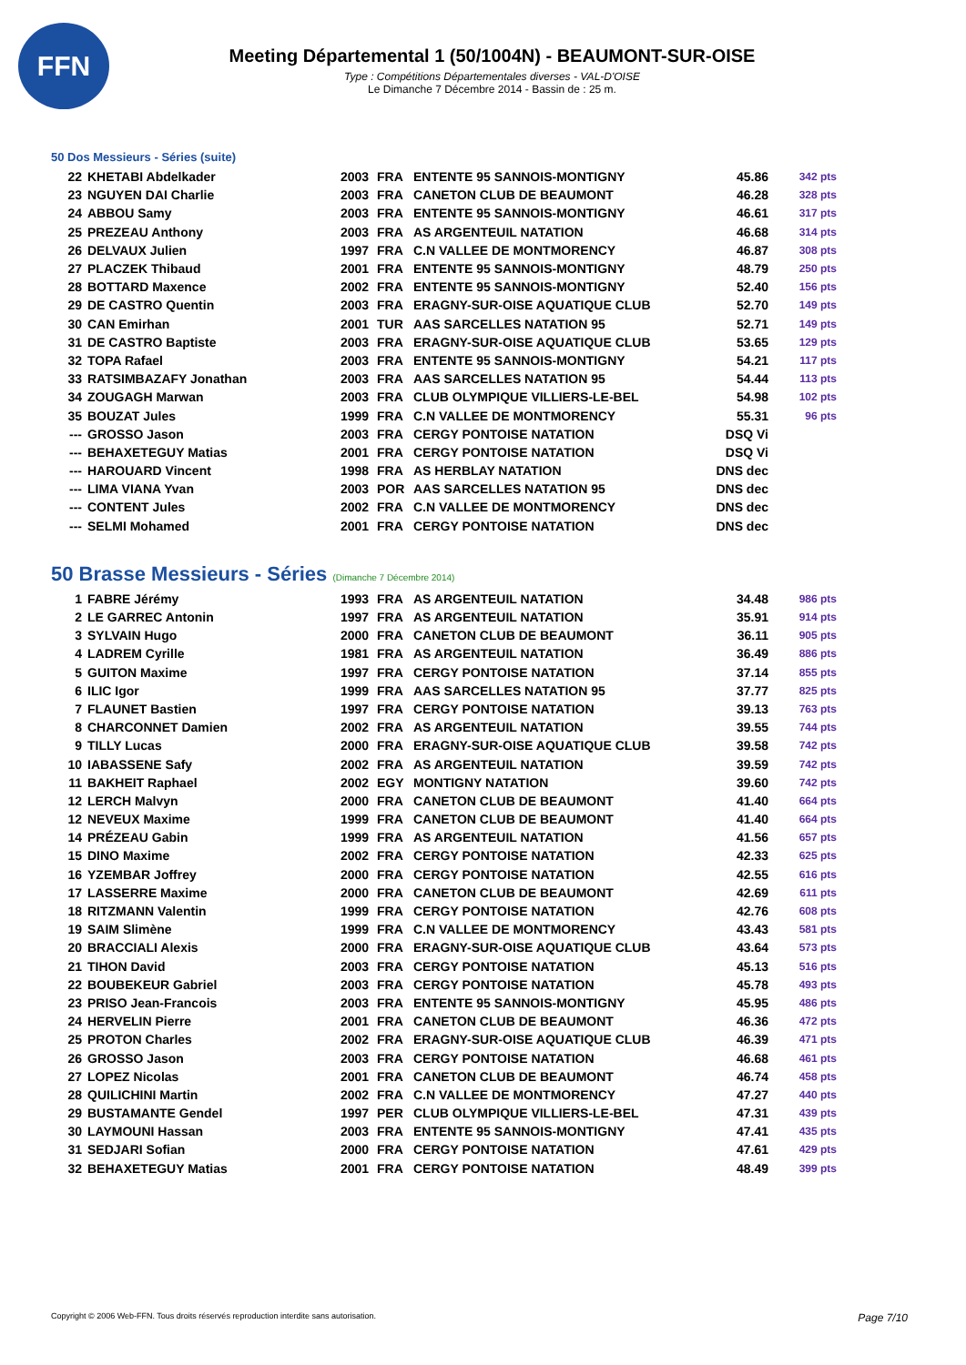FFN
Meeting Départemental 1 (50/1004N) - BEAUMONT-SUR-OISE
Type : Compétitions Départementales diverses - VAL-D'OISE
Le Dimanche 7 Décembre 2014 - Bassin de : 25 m.
50 Dos Messieurs - Séries (suite)
| 22 | KHETABI Abdelkader | 2003 | FRA | ENTENTE 95 SANNOIS-MONTIGNY | 45.86 | 342 pts |
| 23 | NGUYEN DAI Charlie | 2003 | FRA | CANETON CLUB DE BEAUMONT | 46.28 | 328 pts |
| 24 | ABBOU Samy | 2003 | FRA | ENTENTE 95 SANNOIS-MONTIGNY | 46.61 | 317 pts |
| 25 | PREZEAU Anthony | 2003 | FRA | AS ARGENTEUIL NATATION | 46.68 | 314 pts |
| 26 | DELVAUX Julien | 1997 | FRA | C.N VALLEE DE MONTMORENCY | 46.87 | 308 pts |
| 27 | PLACZEK Thibaud | 2001 | FRA | ENTENTE 95 SANNOIS-MONTIGNY | 48.79 | 250 pts |
| 28 | BOTTARD Maxence | 2002 | FRA | ENTENTE 95 SANNOIS-MONTIGNY | 52.40 | 156 pts |
| 29 | DE CASTRO Quentin | 2003 | FRA | ERAGNY-SUR-OISE AQUATIQUE CLUB | 52.70 | 149 pts |
| 30 | CAN Emirhan | 2001 | TUR | AAS SARCELLES NATATION 95 | 52.71 | 149 pts |
| 31 | DE CASTRO Baptiste | 2003 | FRA | ERAGNY-SUR-OISE AQUATIQUE CLUB | 53.65 | 129 pts |
| 32 | TOPA Rafael | 2003 | FRA | ENTENTE 95 SANNOIS-MONTIGNY | 54.21 | 117 pts |
| 33 | RATSIMBAZAFY Jonathan | 2003 | FRA | AAS SARCELLES NATATION 95 | 54.44 | 113 pts |
| 34 | ZOUGAGH Marwan | 2003 | FRA | CLUB OLYMPIQUE VILLIERS-LE-BEL | 54.98 | 102 pts |
| 35 | BOUZAT Jules | 1999 | FRA | C.N VALLEE DE MONTMORENCY | 55.31 | 96 pts |
| --- | GROSSO Jason | 2003 | FRA | CERGY PONTOISE NATATION | DSQ Vi | |
| --- | BEHAXETEGUY Matias | 2001 | FRA | CERGY PONTOISE NATATION | DSQ Vi | |
| --- | HAROUARD Vincent | 1998 | FRA | AS HERBLAY NATATION | DNS dec | |
| --- | LIMA VIANA Yvan | 2003 | POR | AAS SARCELLES NATATION 95 | DNS dec | |
| --- | CONTENT Jules | 2002 | FRA | C.N VALLEE DE MONTMORENCY | DNS dec | |
| --- | SELMI Mohamed | 2001 | FRA | CERGY PONTOISE NATATION | DNS dec | |
50 Brasse Messieurs - Séries (Dimanche 7 Décembre 2014)
| 1 | FABRE Jérémy | 1993 | FRA | AS ARGENTEUIL NATATION | 34.48 | 986 pts |
| 2 | LE GARREC Antonin | 1997 | FRA | AS ARGENTEUIL NATATION | 35.91 | 914 pts |
| 3 | SYLVAIN Hugo | 2000 | FRA | CANETON CLUB DE BEAUMONT | 36.11 | 905 pts |
| 4 | LADREM Cyrille | 1981 | FRA | AS ARGENTEUIL NATATION | 36.49 | 886 pts |
| 5 | GUITON Maxime | 1997 | FRA | CERGY PONTOISE NATATION | 37.14 | 855 pts |
| 6 | ILIC Igor | 1999 | FRA | AAS SARCELLES NATATION 95 | 37.77 | 825 pts |
| 7 | FLAUNET Bastien | 1997 | FRA | CERGY PONTOISE NATATION | 39.13 | 763 pts |
| 8 | CHARCONNET Damien | 2002 | FRA | AS ARGENTEUIL NATATION | 39.55 | 744 pts |
| 9 | TILLY Lucas | 2000 | FRA | ERAGNY-SUR-OISE AQUATIQUE CLUB | 39.58 | 742 pts |
| 10 | IABASSENE Safy | 2002 | FRA | AS ARGENTEUIL NATATION | 39.59 | 742 pts |
| 11 | BAKHEIT Raphael | 2002 | EGY | MONTIGNY NATATION | 39.60 | 742 pts |
| 12 | LERCH Malvyn | 2000 | FRA | CANETON CLUB DE BEAUMONT | 41.40 | 664 pts |
| 12 | NEVEUX Maxime | 1999 | FRA | CANETON CLUB DE BEAUMONT | 41.40 | 664 pts |
| 14 | PRÉZEAU Gabin | 1999 | FRA | AS ARGENTEUIL NATATION | 41.56 | 657 pts |
| 15 | DINO Maxime | 2002 | FRA | CERGY PONTOISE NATATION | 42.33 | 625 pts |
| 16 | YZEMBAR Joffrey | 2000 | FRA | CERGY PONTOISE NATATION | 42.55 | 616 pts |
| 17 | LASSERRE Maxime | 2000 | FRA | CANETON CLUB DE BEAUMONT | 42.69 | 611 pts |
| 18 | RITZMANN Valentin | 1999 | FRA | CERGY PONTOISE NATATION | 42.76 | 608 pts |
| 19 | SAIM Slimène | 1999 | FRA | C.N VALLEE DE MONTMORENCY | 43.43 | 581 pts |
| 20 | BRACCIALI Alexis | 2000 | FRA | ERAGNY-SUR-OISE AQUATIQUE CLUB | 43.64 | 573 pts |
| 21 | TIHON David | 2003 | FRA | CERGY PONTOISE NATATION | 45.13 | 516 pts |
| 22 | BOUBEKEUR Gabriel | 2003 | FRA | CERGY PONTOISE NATATION | 45.78 | 493 pts |
| 23 | PRISO Jean-Francois | 2003 | FRA | ENTENTE 95 SANNOIS-MONTIGNY | 45.95 | 486 pts |
| 24 | HERVELIN Pierre | 2001 | FRA | CANETON CLUB DE BEAUMONT | 46.36 | 472 pts |
| 25 | PROTON Charles | 2002 | FRA | ERAGNY-SUR-OISE AQUATIQUE CLUB | 46.39 | 471 pts |
| 26 | GROSSO Jason | 2003 | FRA | CERGY PONTOISE NATATION | 46.68 | 461 pts |
| 27 | LOPEZ Nicolas | 2001 | FRA | CANETON CLUB DE BEAUMONT | 46.74 | 458 pts |
| 28 | QUILICHINI Martin | 2002 | FRA | C.N VALLEE DE MONTMORENCY | 47.27 | 440 pts |
| 29 | BUSTAMANTE Gendel | 1997 | PER | CLUB OLYMPIQUE VILLIERS-LE-BEL | 47.31 | 439 pts |
| 30 | LAYMOUNI Hassan | 2003 | FRA | ENTENTE 95 SANNOIS-MONTIGNY | 47.41 | 435 pts |
| 31 | SEDJARI Sofian | 2000 | FRA | CERGY PONTOISE NATATION | 47.61 | 429 pts |
| 32 | BEHAXETEGUY Matias | 2001 | FRA | CERGY PONTOISE NATATION | 48.49 | 399 pts |
Copyright © 2006 Web-FFN. Tous droits réservés reproduction interdite sans autorisation. Page 7/10